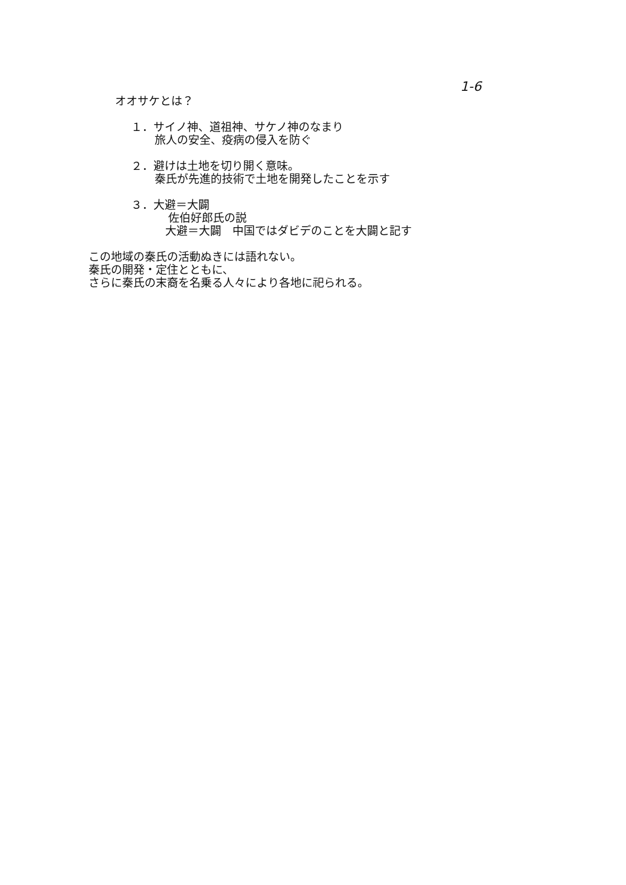1-6
オオサケとは？
１．サイノ神、道祖神、サケノ神のなまり
旅人の安全、疫病の侵入を防ぐ
２．避けは土地を切り開く意味。
秦氏が先進的技術で土地を開発したことを示す
３．大避＝大闢
佐伯好郎氏の説
大避＝大闢　中国ではダビデのことを大闢と記す
この地域の秦氏の活動ぬきには語れない。
秦氏の開発・定住とともに、
さらに秦氏の末裔を名乗る人々により各地に祀られる。